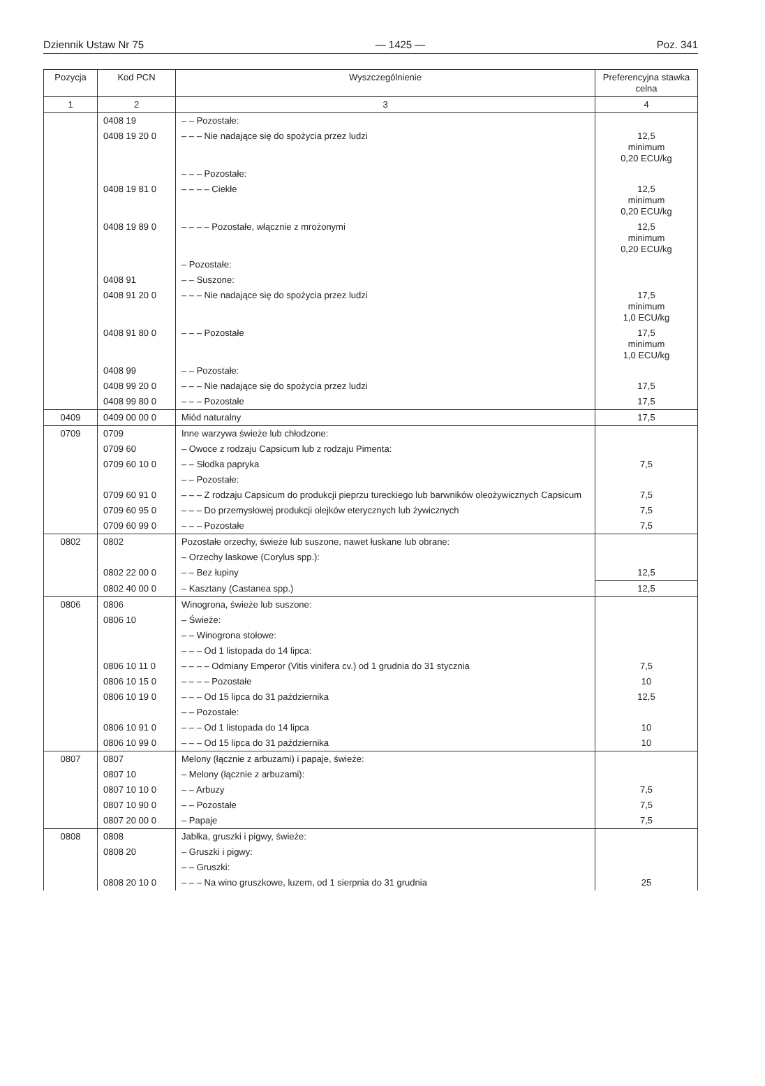Dziennik Ustaw Nr 75 — 1425 — Poz. 341
| Pozycja | Kod PCN | Wyszczególnienie | Preferencyjna stawka celna |
| --- | --- | --- | --- |
| 1 | 2 | 3 | 4 |
| | 0408 19 | – – Pozostałe: | |
| | 0408 19 20 0 | – – – Nie nadające się do spożycia przez ludzi | 12,5 minimum 0,20 ECU/kg |
| | | – – – Pozostałe: | |
| | 0408 19 81 0 | – – – – Ciekłe | 12,5 minimum 0,20 ECU/kg |
| | 0408 19 89 0 | – – – – Pozostałe, włącznie z mrożonymi | 12,5 minimum 0,20 ECU/kg |
| | | – Pozostałe: | |
| | 0408 91 | – – Suszone: | |
| | 0408 91 20 0 | – – – Nie nadające się do spożycia przez ludzi | 17,5 minimum 1,0 ECU/kg |
| | 0408 91 80 0 | – – – Pozostałe | 17,5 minimum 1,0 ECU/kg |
| | 0408 99 | – – Pozostałe: | |
| | 0408 99 20 0 | – – – Nie nadające się do spożycia przez ludzi | 17,5 |
| | 0408 99 80 0 | – – – Pozostałe | 17,5 |
| 0409 | 0409 00 00 0 | Miód naturalny | 17,5 |
| 0709 | 0709 | Inne warzywa świeże lub chłodzone: | |
| | 0709 60 | – Owoce z rodzaju Capsicum lub z rodzaju Pimenta: | |
| | 0709 60 10 0 | – – Słodka papryka | 7,5 |
| | | – – Pozostałe: | |
| | 0709 60 91 0 | – – – Z rodzaju Capsicum do produkcji pieprzu tureckiego lub barwników oleożywicznych Capsicum | 7,5 |
| | 0709 60 95 0 | – – – Do przemysłowej produkcji olejków eterycznych lub żywicznych | 7,5 |
| | 0709 60 99 0 | – – – Pozostałe | 7,5 |
| 0802 | 0802 | Pozostałe orzechy, świeże lub suszone, nawet łuskane lub obrane: | |
| | | – Orzechy laskowe (Corylus spp.): | |
| | 0802 22 00 0 | – – Bez łupiny | 12,5 |
| | 0802 40 00 0 | – Kasztany (Castanea spp.) | 12,5 |
| 0806 | 0806 | Winogrona, świeże lub suszone: | |
| | 0806 10 | – Świeże: | |
| | | – – Winogrona stołowe: | |
| | | – – – Od 1 listopada do 14 lipca: | |
| | 0806 10 11 0 | – – – – Odmiany Emperor (Vitis vinifera cv.) od 1 grudnia do 31 stycznia | 7,5 |
| | 0806 10 15 0 | – – – – Pozostałe | 10 |
| | 0806 10 19 0 | – – – Od 15 lipca do 31 października | 12,5 |
| | | – – Pozostałe: | |
| | 0806 10 91 0 | – – – Od 1 listopada do 14 lipca | 10 |
| | 0806 10 99 0 | – – – Od 15 lipca do 31 października | 10 |
| 0807 | 0807 | Melony (łącznie z arbuzami) i papaje, świeże: | |
| | 0807 10 | – Melony (łącznie z arbuzami): | |
| | 0807 10 10 0 | – – Arbuzy | 7,5 |
| | 0807 10 90 0 | – – Pozostałe | 7,5 |
| | 0807 20 00 0 | – Papaje | 7,5 |
| 0808 | 0808 | Jabłka, gruszki i pigwy, świeże: | |
| | 0808 20 | – Gruszki i pigwy: | |
| | | – – Gruszki: | |
| | 0808 20 10 0 | – – – Na wino gruszkowe, luzem, od 1 sierpnia do 31 grudnia | 25 |